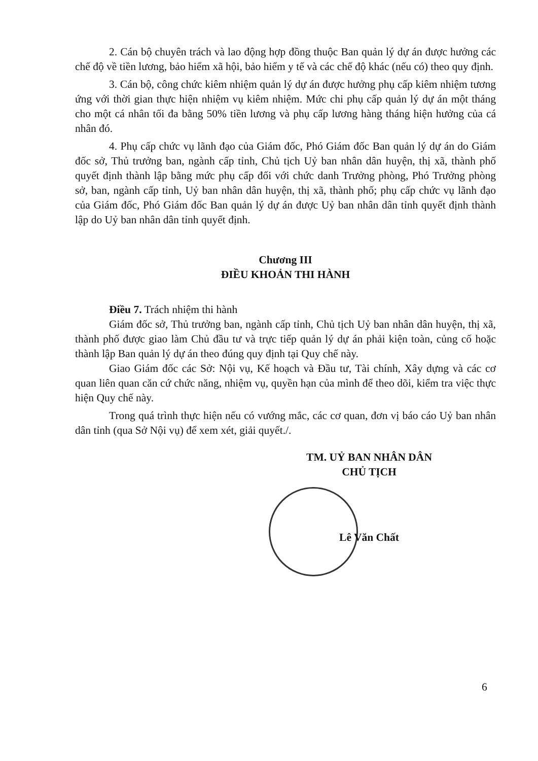2. Cán bộ chuyên trách và lao động hợp đồng thuộc Ban quản lý dự án được hưởng các chế độ về tiền lương, bảo hiểm xã hội, bảo hiểm y tế và các chế độ khác (nếu có) theo quy định.
3. Cán bộ, công chức kiêm nhiệm quản lý dự án được hưởng phụ cấp kiêm nhiệm tương ứng với thời gian thực hiện nhiệm vụ kiêm nhiệm. Mức chi phụ cấp quản lý dự án một tháng cho một cá nhân tối đa bằng 50% tiền lương và phụ cấp lương hàng tháng hiện hưởng của cá nhân đó.
4. Phụ cấp chức vụ lãnh đạo của Giám đốc, Phó Giám đốc Ban quản lý dự án do Giám đốc sở, Thủ trưởng ban, ngành cấp tỉnh, Chủ tịch Uỷ ban nhân dân huyện, thị xã, thành phố quyết định thành lập bằng mức phụ cấp đối với chức danh Trưởng phòng, Phó Trưởng phòng sở, ban, ngành cấp tỉnh, Uỷ ban nhân dân huyện, thị xã, thành phố; phụ cấp chức vụ lãnh đạo của Giám đốc, Phó Giám đốc Ban quản lý dự án được Uỷ ban nhân dân tỉnh quyết định thành lập do Uỷ ban nhân dân tỉnh quyết định.
Chương III
ĐIỀU KHOẢN THI HÀNH
Điều 7. Trách nhiệm thi hành
Giám đốc sở, Thủ trưởng ban, ngành cấp tỉnh, Chủ tịch Uỷ ban nhân dân huyện, thị xã, thành phố được giao làm Chủ đầu tư và trực tiếp quản lý dự án phải kiện toàn, củng cố hoặc thành lập Ban quản lý dự án theo đúng quy định tại Quy chế này.
Giao Giám đốc các Sở: Nội vụ, Kế hoạch và Đầu tư, Tài chính, Xây dựng và các cơ quan liên quan căn cứ chức năng, nhiệm vụ, quyền hạn của mình để theo dõi, kiểm tra việc thực hiện Quy chế này.
Trong quá trình thực hiện nếu có vướng mắc, các cơ quan, đơn vị báo cáo Uỷ ban nhân dân tỉnh (qua Sở Nội vụ) để xem xét, giải quyết./.
TM. UỶ BAN NHÂN DÂN
CHỦ TỊCH
Lê Văn Chất
6